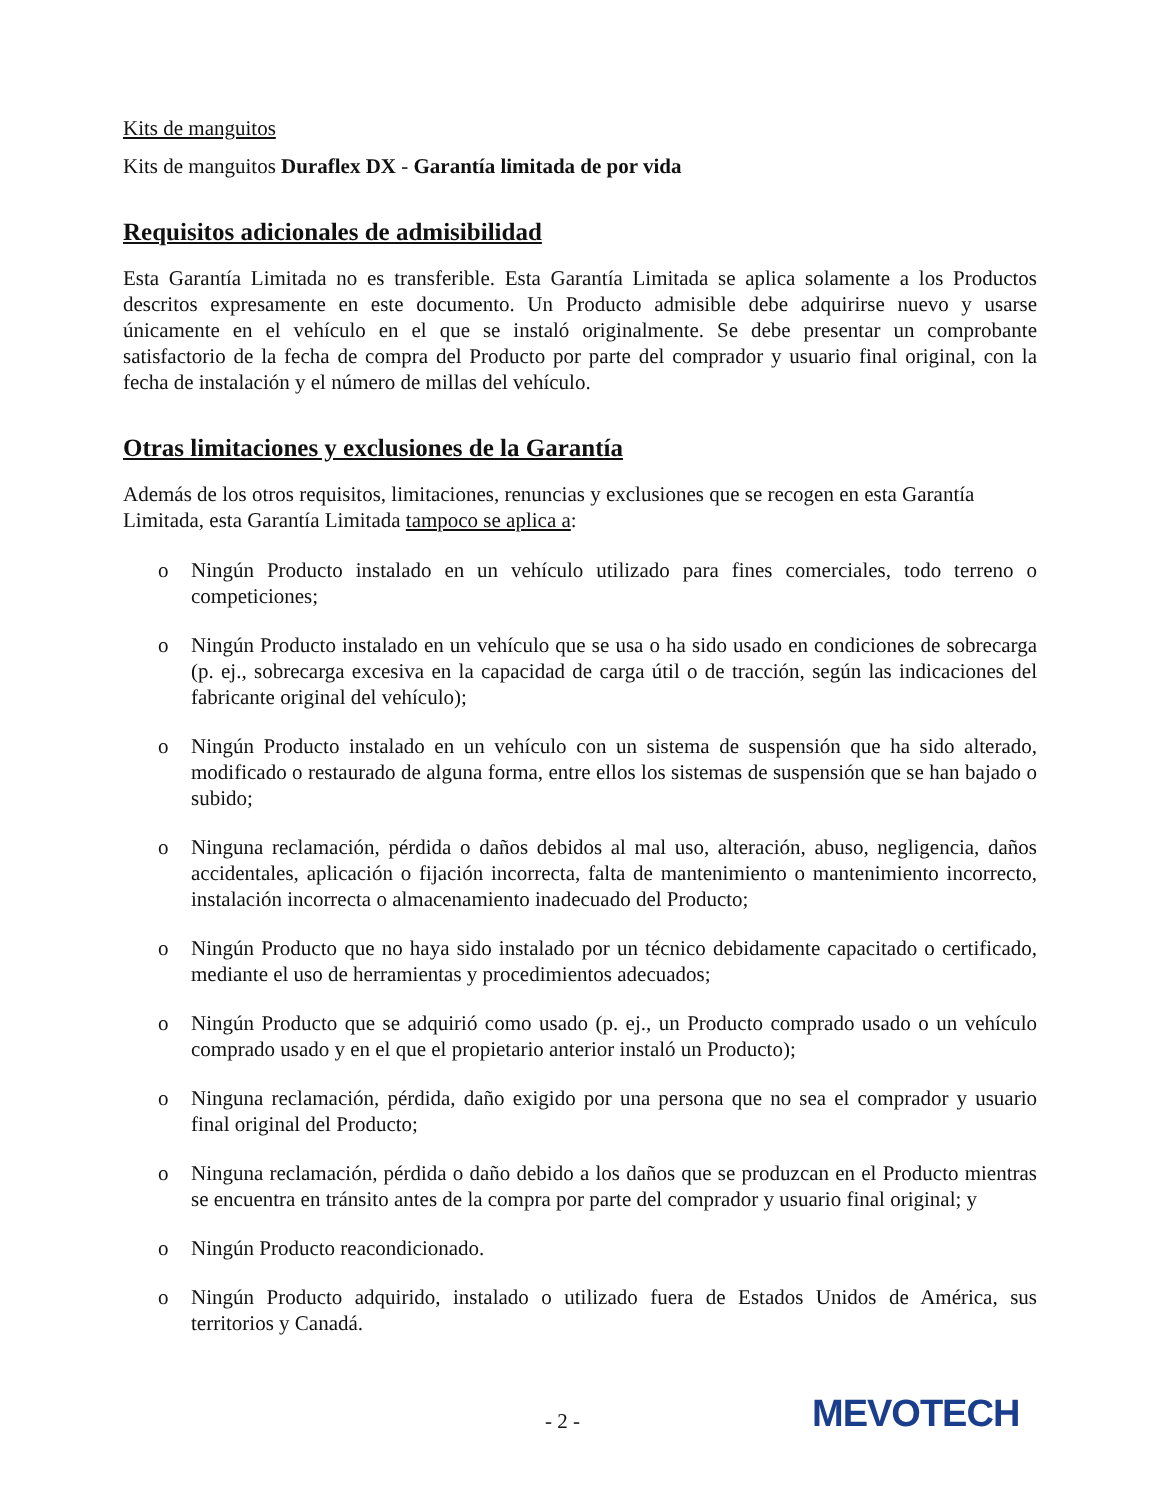Kits de manguitos
Kits de manguitos Duraflex DX - Garantía limitada de por vida
Requisitos adicionales de admisibilidad
Esta Garantía Limitada no es transferible. Esta Garantía Limitada se aplica solamente a los Productos descritos expresamente en este documento. Un Producto admisible debe adquirirse nuevo y usarse únicamente en el vehículo en el que se instaló originalmente. Se debe presentar un comprobante satisfactorio de la fecha de compra del Producto por parte del comprador y usuario final original, con la fecha de instalación y el número de millas del vehículo.
Otras limitaciones y exclusiones de la Garantía
Además de los otros requisitos, limitaciones, renuncias y exclusiones que se recogen en esta Garantía Limitada, esta Garantía Limitada tampoco se aplica a:
o Ningún Producto instalado en un vehículo utilizado para fines comerciales, todo terreno o competiciones;
o Ningún Producto instalado en un vehículo que se usa o ha sido usado en condiciones de sobrecarga (p. ej., sobrecarga excesiva en la capacidad de carga útil o de tracción, según las indicaciones del fabricante original del vehículo);
o Ningún Producto instalado en un vehículo con un sistema de suspensión que ha sido alterado, modificado o restaurado de alguna forma, entre ellos los sistemas de suspensión que se han bajado o subido;
o Ninguna reclamación, pérdida o daños debidos al mal uso, alteración, abuso, negligencia, daños accidentales, aplicación o fijación incorrecta, falta de mantenimiento o mantenimiento incorrecto, instalación incorrecta o almacenamiento inadecuado del Producto;
o Ningún Producto que no haya sido instalado por un técnico debidamente capacitado o certificado, mediante el uso de herramientas y procedimientos adecuados;
o Ningún Producto que se adquirió como usado (p. ej., un Producto comprado usado o un vehículo comprado usado y en el que el propietario anterior instaló un Producto);
o Ninguna reclamación, pérdida, daño exigido por una persona que no sea el comprador y usuario final original del Producto;
o Ninguna reclamación, pérdida o daño debido a los daños que se produzcan en el Producto mientras se encuentra en tránsito antes de la compra por parte del comprador y usuario final original; y
o Ningún Producto reacondicionado.
o Ningún Producto adquirido, instalado o utilizado fuera de Estados Unidos de América, sus territorios y Canadá.
- 2 - MEVOTECH